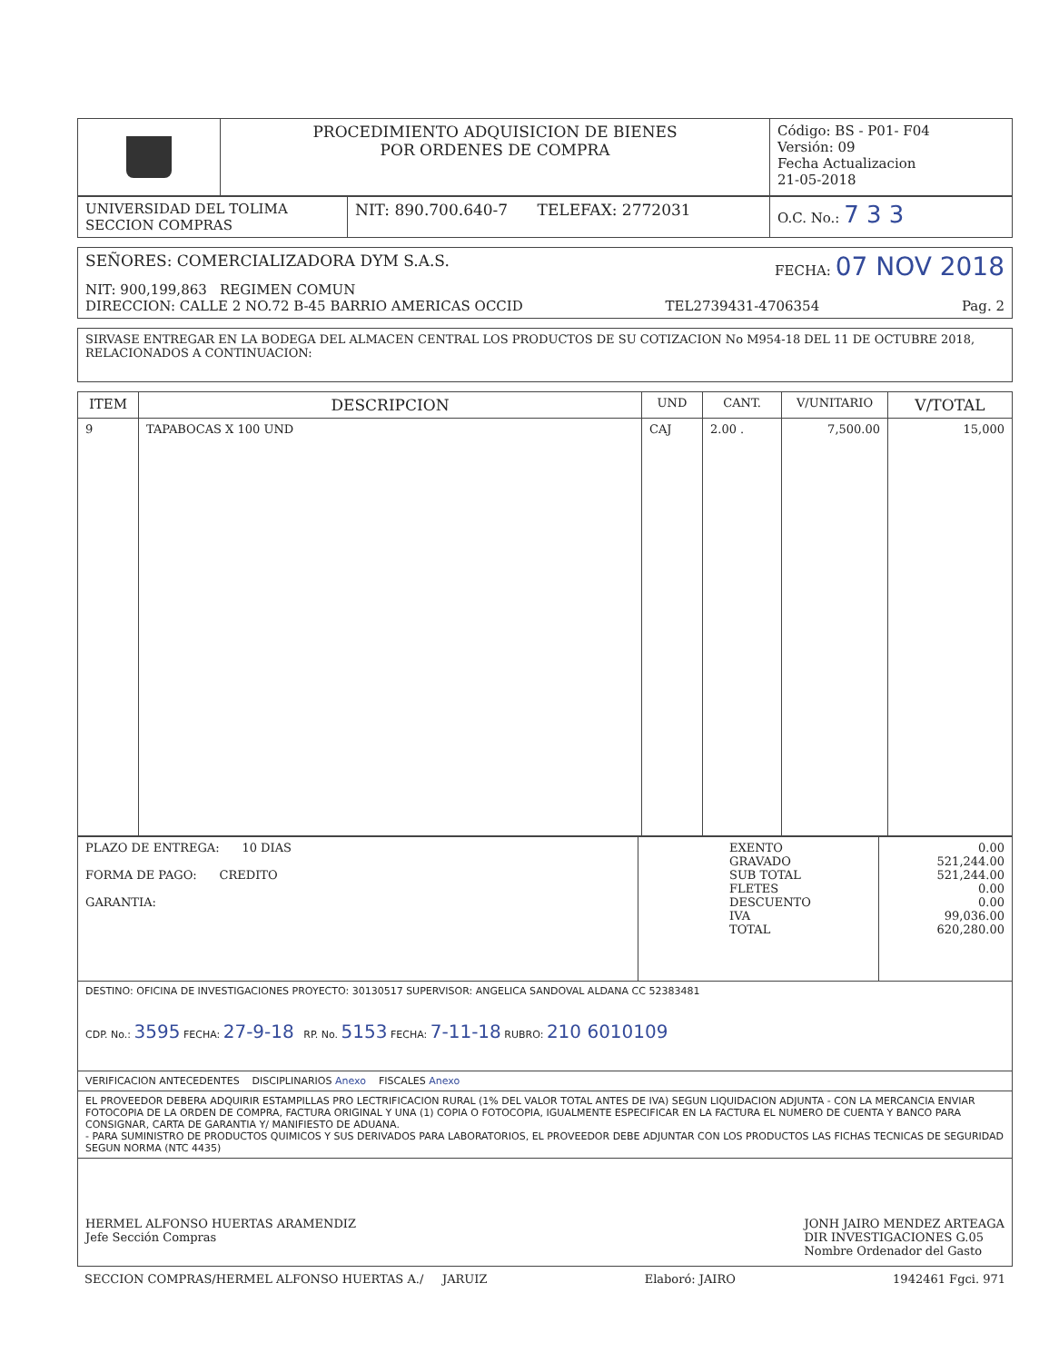| | PROCEDIMIENTO ADQUISICION DE BIENES POR ORDENES DE COMPRA | Código: BS - P01- F04 Versión: 09 Fecha Actualizacion 21-05-2018 |
| UNIVERSIDAD DEL TOLIMA SECCION COMPRAS | NIT: 890.700.640-7 TELEFAX: 2772031 | O.C. No.: 7 3 3 |
| SEÑORES: COMERCIALIZADORA DYM S.A.S. FECHA: 07 NOV 2018 NIT: 900,199,863 REGIMEN COMUN DIRECCION: CALLE 2 NO.72 B-45 BARRIO AMERICAS OCCID TEL2739431-4706354 Pag. 2 |
| SIRVASE ENTREGAR EN LA BODEGA DEL ALMACEN CENTRAL LOS PRODUCTOS DE SU COTIZACION No M954-18 DEL 11 DE OCTUBRE 2018, RELACIONADOS A CONTINUACION: |
| ITEM | DESCRIPCION | UND | CANT. | V/UNITARIO | V/TOTAL |
| --- | --- | --- | --- | --- | --- |
| 9 | TAPABOCAS X 100 UND | CAJ | 2.00 . | 7,500.00 | 15,000 |
| PLAZO DE ENTREGA: 10 DIAS FORMA DE PAGO: CREDITO GARANTIA: | EXENTO GRAVADO SUB TOTAL FLETES DESCUENTO IVA TOTAL | 0.00 521,244.00 521,244.00 0.00 0.00 99,036.00 620,280.00 |
| DESTINO: OFICINA DE INVESTIGACIONES PROYECTO: 30130517 SUPERVISOR: ANGELICA SANDOVAL ALDANA CC 52383481 CDP. No.: 3595 FECHA: 27-9-18 RP. No. 5153 FECHA: 7-11-18 RUBRO: 210 6010109 | | |
| VERIFICACION ANTECEDENTES DISCIPLINARIOS Anexo FISCALES Anexo | | |
| EL PROVEEDOR DEBERA ADQUIRIR ESTAMPILLAS PRO LECTRIFICACION RURAL (1% DEL VALOR TOTAL ANTES DE IVA) SEGUN LIQUIDACION ADJUNTA - CON LA MERCANCIA ENVIAR FOTOCOPIA DE LA ORDEN DE COMPRA, FACTURA ORIGINAL Y UNA (1) COPIA O FOTOCOPIA, IGUALMENTE ESPECIFICAR EN LA FACTURA EL NUMERO DE CUENTA Y BANCO PARA CONSIGNAR, CARTA DE GARANTIA Y/ MANIFIESTO DE ADUANA. - PARA SUMINISTRO DE PRODUCTOS QUIMICOS Y SUS DERIVADOS PARA LABORATORIOS, EL PROVEEDOR DEBE ADJUNTAR CON LOS PRODUCTOS LAS FICHAS TECNICAS DE SEGURIDAD SEGUN NORMA (NTC 4435) | | |
| HERMEL ALFONSO HUERTAS ARAMENDIZ Jefe Sección Compras JONH JAIRO MENDEZ ARTEAGA DIR INVESTIGACIONES G.05 Nombre Ordenador del Gasto | | |
SECCION COMPRAS/HERMEL ALFONSO HUERTAS A./ JARUIZ Elaboró: JAIRO 1942461 Fgci. 971